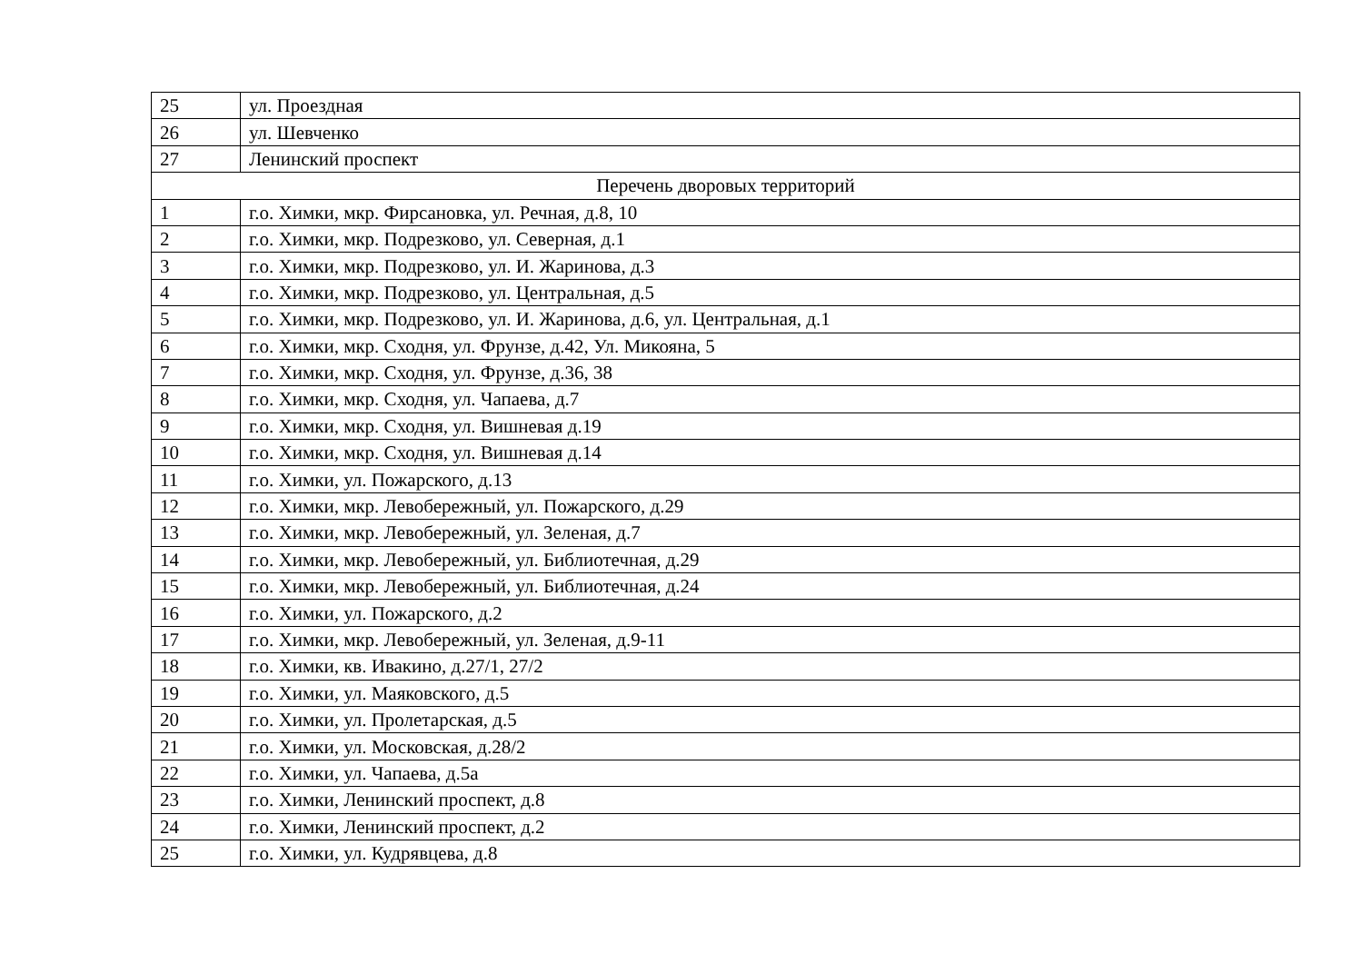| 25 | ул. Проездная |
| 26 | ул. Шевченко |
| 27 | Ленинский проспект |
| Перечень дворовых территорий | |
| 1 | г.о. Химки, мкр. Фирсановка, ул. Речная, д.8, 10 |
| 2 | г.о. Химки, мкр. Подрезково, ул. Северная, д.1 |
| 3 | г.о. Химки, мкр. Подрезково, ул. И. Жаринова, д.3 |
| 4 | г.о. Химки, мкр. Подрезково, ул. Центральная, д.5 |
| 5 | г.о. Химки, мкр. Подрезково, ул. И. Жаринова, д.6, ул. Центральная, д.1 |
| 6 | г.о. Химки, мкр. Сходня, ул. Фрунзе, д.42, Ул. Микояна, 5 |
| 7 | г.о. Химки, мкр. Сходня, ул. Фрунзе, д.36, 38 |
| 8 | г.о. Химки, мкр. Сходня, ул. Чапаева, д.7 |
| 9 | г.о. Химки, мкр. Сходня, ул. Вишневая д.19 |
| 10 | г.о. Химки, мкр. Сходня, ул. Вишневая д.14 |
| 11 | г.о. Химки, ул. Пожарского, д.13 |
| 12 | г.о. Химки, мкр. Левобережный, ул. Пожарского, д.29 |
| 13 | г.о. Химки, мкр. Левобережный, ул. Зеленая, д.7 |
| 14 | г.о. Химки, мкр. Левобережный, ул. Библиотечная, д.29 |
| 15 | г.о. Химки, мкр. Левобережный, ул. Библиотечная, д.24 |
| 16 | г.о. Химки, ул. Пожарского, д.2 |
| 17 | г.о. Химки, мкр. Левобережный, ул. Зеленая, д.9-11 |
| 18 | г.о. Химки, кв. Ивакино, д.27/1, 27/2 |
| 19 | г.о. Химки, ул. Маяковского, д.5 |
| 20 | г.о. Химки, ул. Пролетарская, д.5 |
| 21 | г.о. Химки, ул. Московская, д.28/2 |
| 22 | г.о. Химки, ул. Чапаева, д.5а |
| 23 | г.о. Химки, Ленинский проспект, д.8 |
| 24 | г.о. Химки, Ленинский проспект, д.2 |
| 25 | г.о. Химки, ул. Кудрявцева, д.8 |